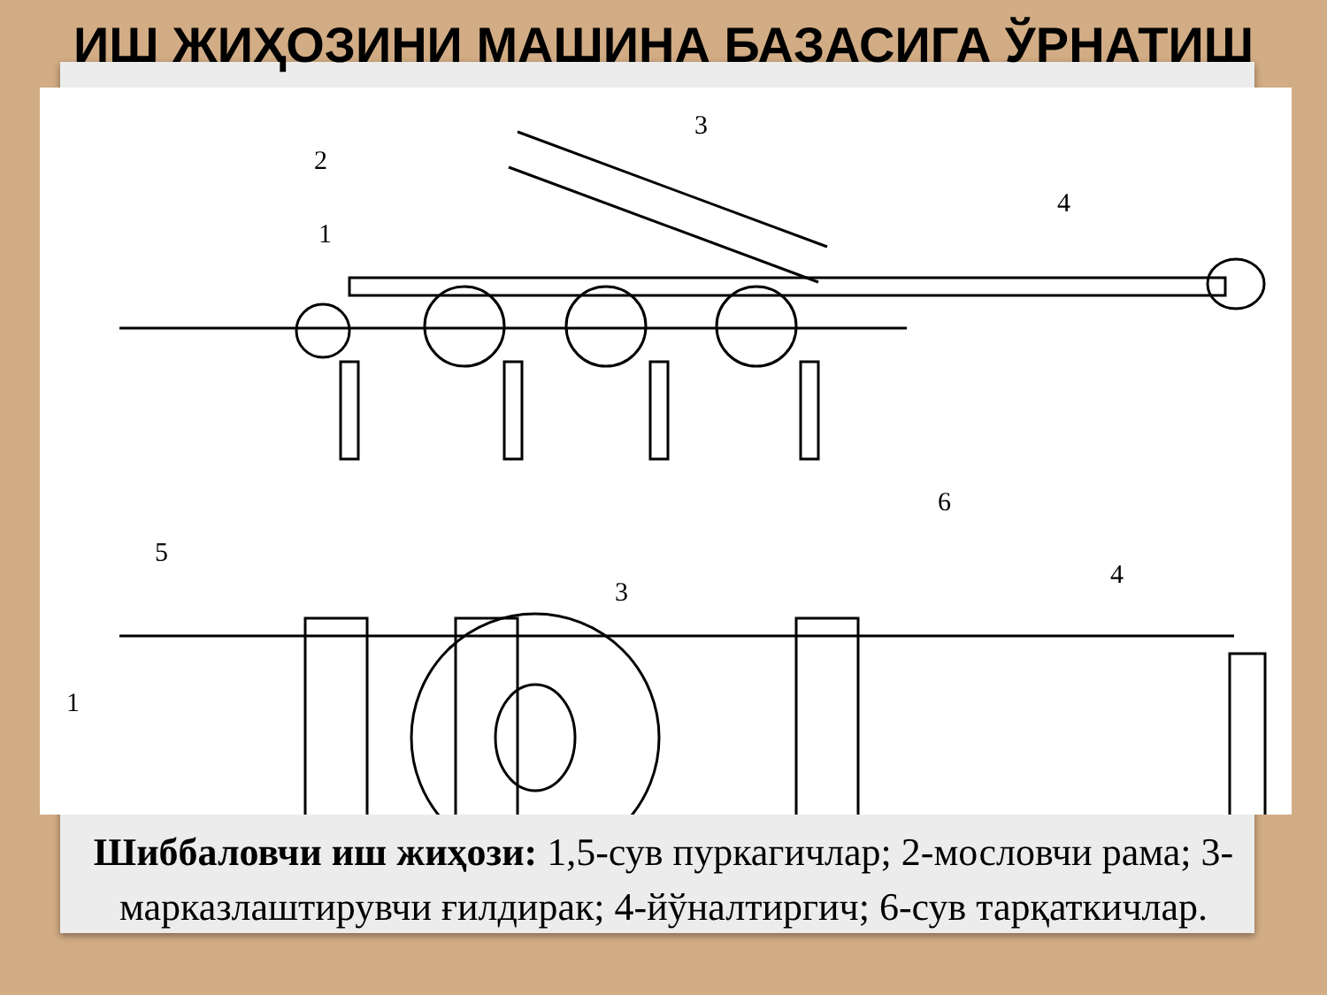ИШ ЖИҲОЗИНИ МАШИНА БАЗАСИГА ЎРНАТИШ
1
2
3
4
5
6
1
3
4
Шиббаловчи иш жиҳози: 1,5-сув пуркагичлар; 2-мословчи рама; 3-марказлаштирувчи ғилдирак; 4-йўналтиргич; 6-сув тарқаткичлар.